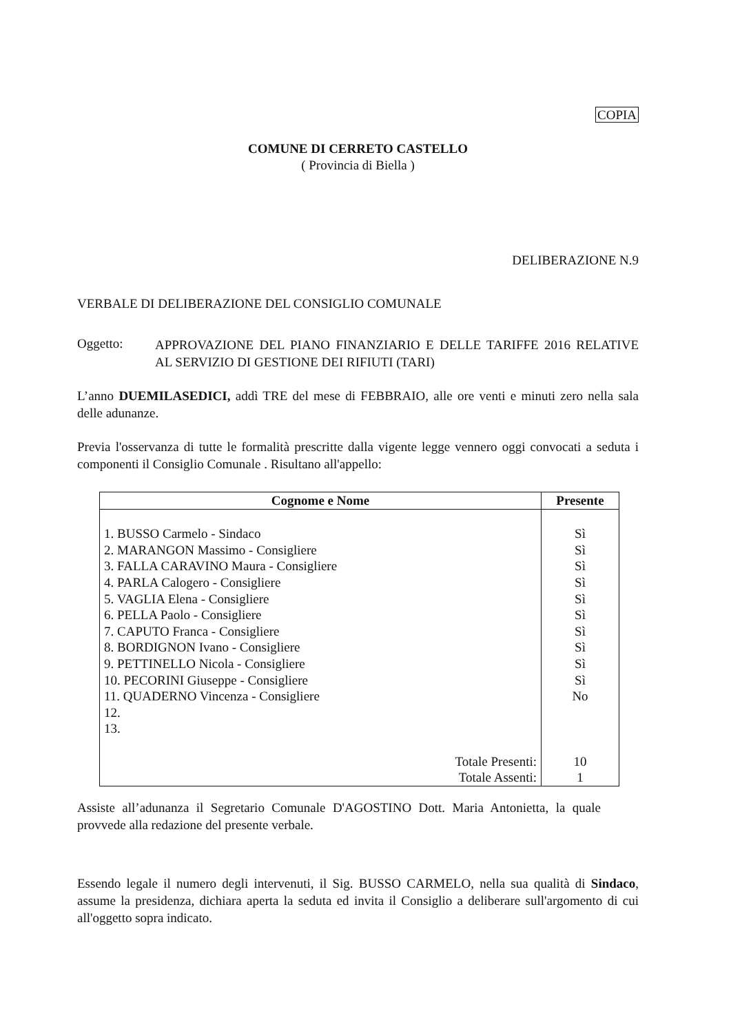COPIA
COMUNE DI CERRETO CASTELLO
( Provincia di Biella )
DELIBERAZIONE N.9
VERBALE DI DELIBERAZIONE DEL CONSIGLIO COMUNALE
Oggetto:
APPROVAZIONE DEL PIANO FINANZIARIO E DELLE TARIFFE 2016 RELATIVE AL SERVIZIO DI GESTIONE DEI RIFIUTI (TARI)
L’anno DUEMILASEDICI, addì TRE del mese di FEBBRAIO, alle ore venti e minuti zero nella sala delle adunanze.
Previa l'osservanza di tutte le formalità prescritte dalla vigente legge vennero oggi convocati a seduta i componenti il Consiglio Comunale . Risultano all'appello:
| Cognome e Nome | Presente |
| --- | --- |
| 1. BUSSO Carmelo - Sindaco | Sì |
| 2. MARANGON Massimo - Consigliere | Sì |
| 3. FALLA CARAVINO Maura - Consigliere | Sì |
| 4. PARLA Calogero - Consigliere | Sì |
| 5. VAGLIA Elena - Consigliere | Sì |
| 6. PELLA Paolo - Consigliere | Sì |
| 7. CAPUTO Franca - Consigliere | Sì |
| 8. BORDIGNON Ivano - Consigliere | Sì |
| 9. PETTINELLO Nicola - Consigliere | Sì |
| 10. PECORINI Giuseppe - Consigliere | Sì |
| 11. QUADERNO Vincenza - Consigliere | No |
| 12. | |
| 13. | |
| Totale Presenti: | 10 |
| Totale Assenti: | 1 |
Assiste all’adunanza il Segretario Comunale D'AGOSTINO Dott. Maria Antonietta, la quale provvede alla redazione del presente verbale.
Essendo legale il numero degli intervenuti, il Sig. BUSSO CARMELO, nella sua qualità di Sindaco, assume la presidenza, dichiara aperta la seduta ed invita il Consiglio a deliberare sull'argomento di cui all'oggetto sopra indicato.